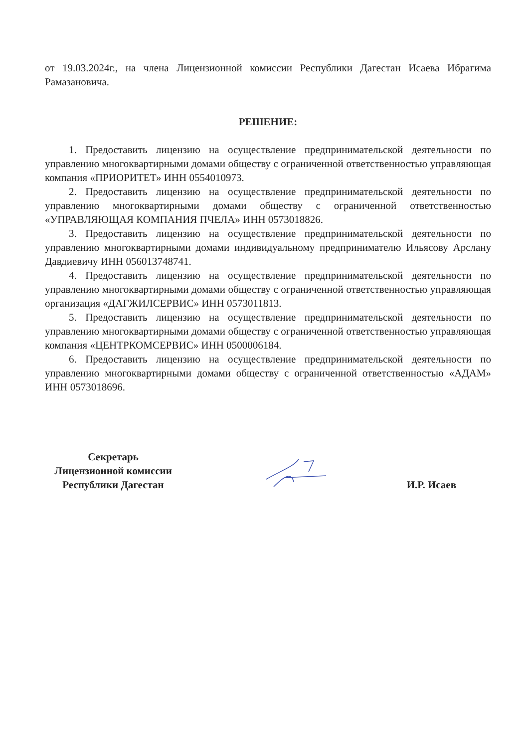от 19.03.2024г., на члена Лицензионной комиссии Республики Дагестан Исаева Ибрагима Рамазановича.
РЕШЕНИЕ:
1. Предоставить лицензию на осуществление предпринимательской деятельности по управлению многоквартирными домами обществу с ограниченной ответственностью управляющая компания «ПРИОРИТЕТ» ИНН 0554010973.
2. Предоставить лицензию на осуществление предпринимательской деятельности по управлению многоквартирными домами обществу с ограниченной ответственностью «УПРАВЛЯЮЩАЯ КОМПАНИЯ ПЧЕЛА» ИНН 0573018826.
3. Предоставить лицензию на осуществление предпринимательской деятельности по управлению многоквартирными домами индивидуальному предпринимателю Ильясову Арслану Давдиевичу ИНН 056013748741.
4. Предоставить лицензию на осуществление предпринимательской деятельности по управлению многоквартирными домами обществу с ограниченной ответственностью управляющая организация «ДАГЖИЛСЕРВИС» ИНН 0573011813.
5. Предоставить лицензию на осуществление предпринимательской деятельности по управлению многоквартирными домами обществу с ограниченной ответственностью управляющая компания «ЦЕНТРКОМСЕРВИС» ИНН 0500006184.
6. Предоставить лицензию на осуществление предпринимательской деятельности по управлению многоквартирными домами обществу с ограниченной ответственностью «АДАМ» ИНН 0573018696.
Секретарь
Лицензионной комиссии
Республики Дагестан
И.Р. Исаев